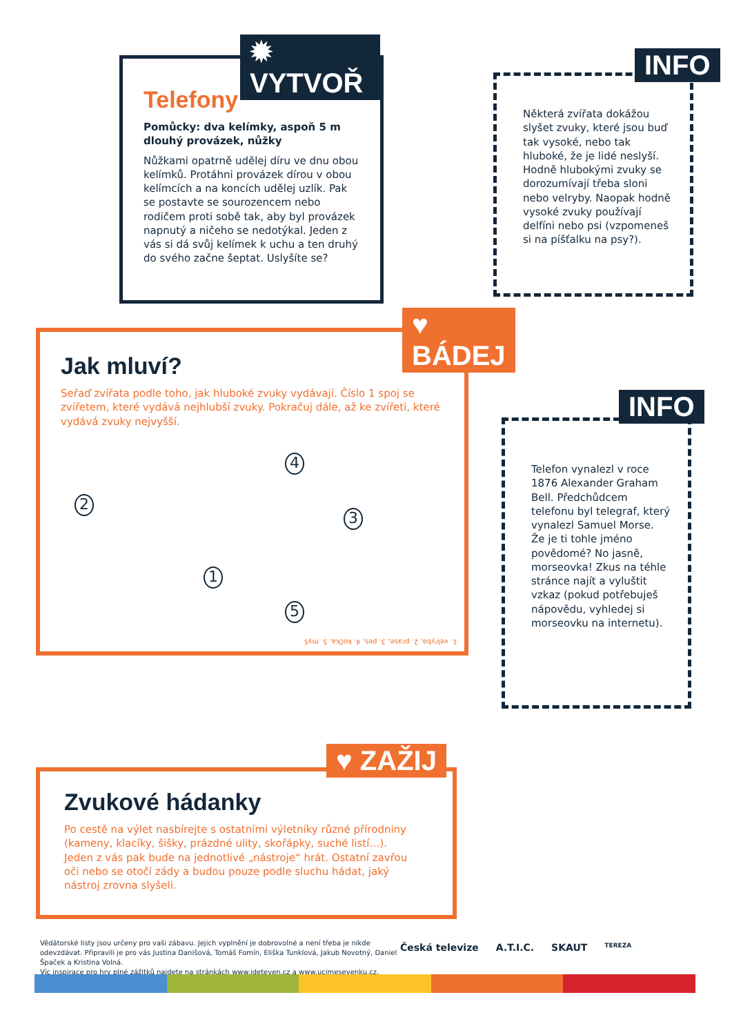✹ VYTVOŘ
Telefony
Pomůcky: dva kelímky, aspoň 5 m dlouhý provázek, nůžky
Nůžkami opatrně udělej díru ve dnu obou kelímků. Protáhni provázek dírou v obou kelímcích a na koncích udělej uzlík. Pak se postavte se sourozencem nebo rodičem proti sobě tak, aby byl provázek napnutý a ničeho se nedotýkal. Jeden z vás si dá svůj kelímek k uchu a ten druhý do svého začne šeptat. Uslyšíte se?
INFO
Některá zvířata dokážou slyšet zvuky, které jsou buď tak vysoké, nebo tak hluboké, že je lidé neslyší. Hodně hlubokými zvuky se dorozumívají třeba sloni nebo velryby. Naopak hodně vysoké zvuky používají delfíni nebo psi (vzpomeneš si na píšťalku na psy?).
♥ BÁDEJ
Jak mluví?
Seřaď zvířata podle toho, jak hluboké zvuky vydávají. Číslo 1 spoj se zvířetem, které vydává nejhlubší zvuky. Pokračuj dále, až ke zvířeti, které vydává zvuky nejvyšší.
2
4
3
1
5
1. velryba, 2. prase, 3. pes, 4. kočka, 5. myš
INFO
Telefon vynalezl v roce 1876 Alexander Graham Bell. Předchůdcem telefonu byl telegraf, který vynalezl Samuel Morse. Že je ti tohle jméno povědomé? No jasně, morseovka! Zkus na téhle stránce najít a vyluštit vzkaz (pokud potřebuješ nápovědu, vyhledej si morseovku na internetu).
♥ ZAŽIJ
Zvukové hádanky
Po cestě na výlet nasbírejte s ostatními výletníky různé přírodniny (kameny, klacíky, šišky, prázdné ulity, skořápky, suché listí…). Jeden z vás pak bude na jednotlivé „nástroje“ hrát. Ostatní zavřou oči nebo se otočí zády a budou pouze podle sluchu hádat, jaký nástroj zrovna slyšeli.
Vědátorské listy jsou určeny pro vaši zábavu. Jejich vyplnění je dobrovolné a není třeba je nikde odevzdávat. Připravili je pro vás Justina Danišová, Tomáš Fomín, Eliška Tunklová, Jakub Novotný, Daniel Špaček a Kristina Volná.
Víc inspirace pro hry plné zážitků najdete na stránkách www.jdeteven.cz a www.ucimesevenku.cz.
Česká televize A.T.I.C. SKAUT TEREZA